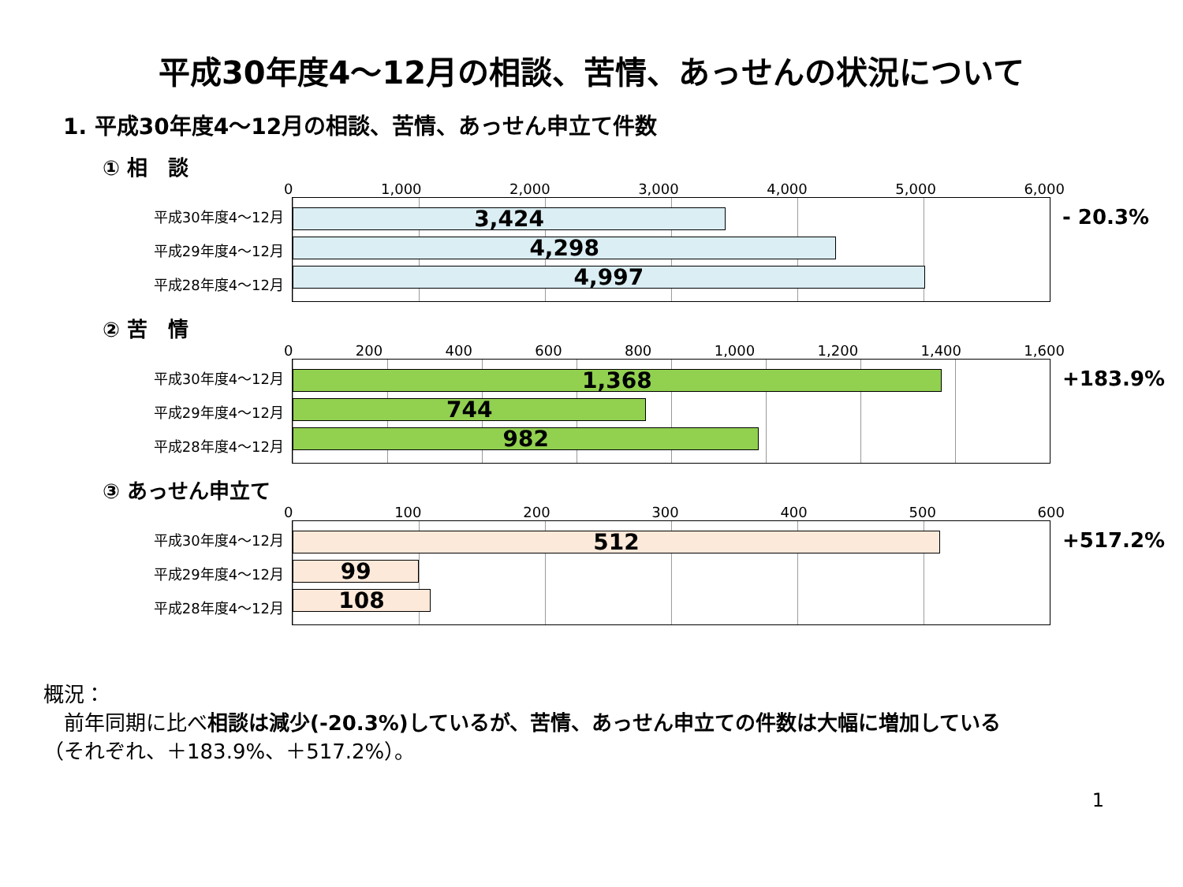平成30年度4～12月の相談、苦情、あっせんの状況について
1. 平成30年度4～12月の相談、苦情、あっせん申立て件数
① 相　談
0 1,000 2,000 3,000 4,000 5,000 6,000
平成30年度4～12月
平成29年度4～12月
平成28年度4～12月
3,424
4,298
4,997
- 20.3%
② 苦　情
0 200 400 600 800 1,000 1,200 1,400 1,600
平成30年度4～12月
平成29年度4～12月
平成28年度4～12月
1,368
744
982
+183.9%
③ あっせん申立て
0 100 200 300 400 500 600
平成30年度4～12月
平成29年度4～12月
平成28年度4～12月
512
99
108
+517.2%
概況：
　前年同期に比べ相談は減少(-20.3%)しているが、苦情、あっせん申立ての件数は大幅に増加している
（それぞれ、＋183.9%、＋517.2%）。
1